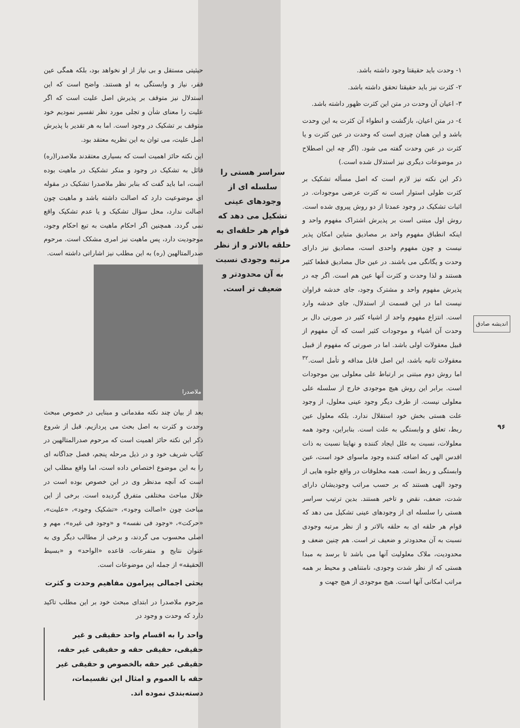اندیشه صادق
۹۶
۱- وحدت باید حقیقتا وجود داشته باشد.
۲- کثرت نیز باید حقیقتا تحقق داشته باشد.
۳- اعیان آن وحدت در متن این کثرت ظهور داشته باشد.
٤- در متن اعیان، بازگشت و انطواء آن کثرت به این وحدت باشد و این همان چیزی است که وحدت در عین کثرت و یا کثرت در عین وحدت گفته می شود. (اگر چه این اصطلاح در موضوعات دیگری نیز استدلال شده است.)
ذکر این نکته نیز لازم است که اصل مسأله تشکیک بر کثرت طولی استوار است نه کثرت عرضی موجودات. در اثبات تشکیک در وجود عمدتا از دو روش پیروی شده است. روش اول مبتنی است بر پذیرش اشتراک مفهوم واحد و اینکه انطباق مفهوم واحد بر مصادیق متباین امکان پذیر نیست و چون مفهوم واحدی است، مصادیق نیز دارای وحدت و یگانگی می باشند. در عین حال مصادیق قطعا کثیر هستند و لذا وحدت و کثرت آنها عین هم است. اگر چه در پذیرش مفهوم واحد و مشترک وجود، جای خدشه فراوان نیست اما در این قسمت از استدلال، جای خدشه وارد است. انتزاع مفهوم واحد از اشیاء کثیر در صورتی دال بر وحدت آن اشیاء و موجودات کثیر است که آن مفهوم از قبیل معقولات اولی باشد. اما در صورتی که مفهوم از قبیل معقولات ثانیه باشد، این اصل قابل مداقه و تأمل است.<sup>۳۲</sup> اما روش دوم مبتنی بر ارتباط علی معلولی بین موجودات است. برابر این روش هیچ موجودی خارج از سلسله علی معلولی نیست. از طرف دیگر وجود عینی معلول، از وجود علت هستی بخش خود استقلال ندارد. بلکه معلول عین ربط، تعلق و وابستگی به علت است. بنابراین، وجود همه معلولات، نسبت به علل ایجاد کننده و نهایتا نسبت به ذات اقدس الهی که اضافه کننده وجود ماسوای خود است، عین وابستگی و ربط است. همه مخلوقات در واقع جلوه هایی از وجود الهی هستند که بر حسب مراتب وجودیشان دارای شدت، ضعف، نقض و تاخیر هستند. بدین ترتیب سراسر هستی را سلسله ای از وجودهای عینی تشکیل می دهد که قوام هر حلقه ای به حلقه بالاتر و از نظر مرتبه وجودی نسبت به آن محدودتر و ضعیف تر است. هم چنین ضعف و محدودیت، ملاک معلولیت آنها می باشد تا برسد به مبدا هستی که از نظر شدت وجودی، نامتناهی و محیط بر همه مراتب امکانی آنها است. هیچ موجودی از هیچ جهت و
سراسر هستی را سلسله ای از وجودهای عینی تشکیل می دهد که قوام هر حلقه‌ای به حلقه بالاتر و از نظر مرتبه وجودی نسبت به آن محدودتر و ضعیف تر است.
حیثیتی مستقل و بی نیاز از او نخواهد بود، بلکه همگی عین فقر، نیاز و وابستگی به او هستند. واضح است که این استدلال نیز متوقف بر پذیرش اصل علیت است که اگر علیت را معنای شأن و تجلی مورد نظر تفسیر نمودیم خود متوقف بر تشکیک در وجود است. اما به هر تقدیر با پذیرش اصل علیت، می توان به این نظریه معتقد بود.
این نکته حائز اهمیت است که بسیاری معتقدند ملاصدرا(ره) قائل به تشکیک در وجود و منکر تشکیک در ماهیت بوده است، اما باید گفت که بنابر نظر ملاصدرا تشکیک در مقوله ای موضوعیت دارد که اصالت داشته باشد و ماهیت چون اصالت ندارد، محل سؤال تشکیک و یا عدم تشکیک واقع نمی گردد. همچنین اگر احکام ماهیت به تبع احکام وجود، موجودیت دارد، پس ماهیت نیز امری مشکک است. مرحوم صدرالمتالهین (ره) به این مطلب نیز اشاراتی داشته است.
ملاصدرا
بعد از بیان چند نکته مقدماتی و مبنایی در خصوص مبحث وحدت و کثرت به اصل بحث می پردازیم. قبل از شروع ذکر این نکته حائز اهمیت است که مرحوم صدرالمتالهین در کتاب شریف خود و در ذیل مرحله پنجم، فصل جداگانه ای را به این موضوع اختصاص داده است، اما واقع مطلب این است که آنچه مدنظر وی در این خصوص بوده است در خلال مباحث مختلفی متفرق گردیده است. برخی از این مباحث چون «اصالت وجود»، «تشکیک وجود»، «علیت»، «حرکت»، «وجود فی نفسه» و «وجود فی غیره»، مهم و اصلی محسوب می گردند، و برخی از مطالب دیگر وی به عنوان نتایج و متفرعات. قاعده «الواحد» و «بسیط الحقیقه» از جمله این موضوعات است.
بحثی اجمالی پیرامون مفاهیم وحدت و کثرت
مرحوم ملاصدرا در ابتدای مبحث خود بر این مطلب تاکید دارد که وحدت و وجود در
واحد را به اقسام واحد حقیقی و غیر حقیقی، حقیقی حقه و حقیقی غیر حقه، حقیقی غیر حقه بالخصوص و حقیقی غیر حقه با العموم و امثال این تقسیمات، دسته‌بندی نموده اند.